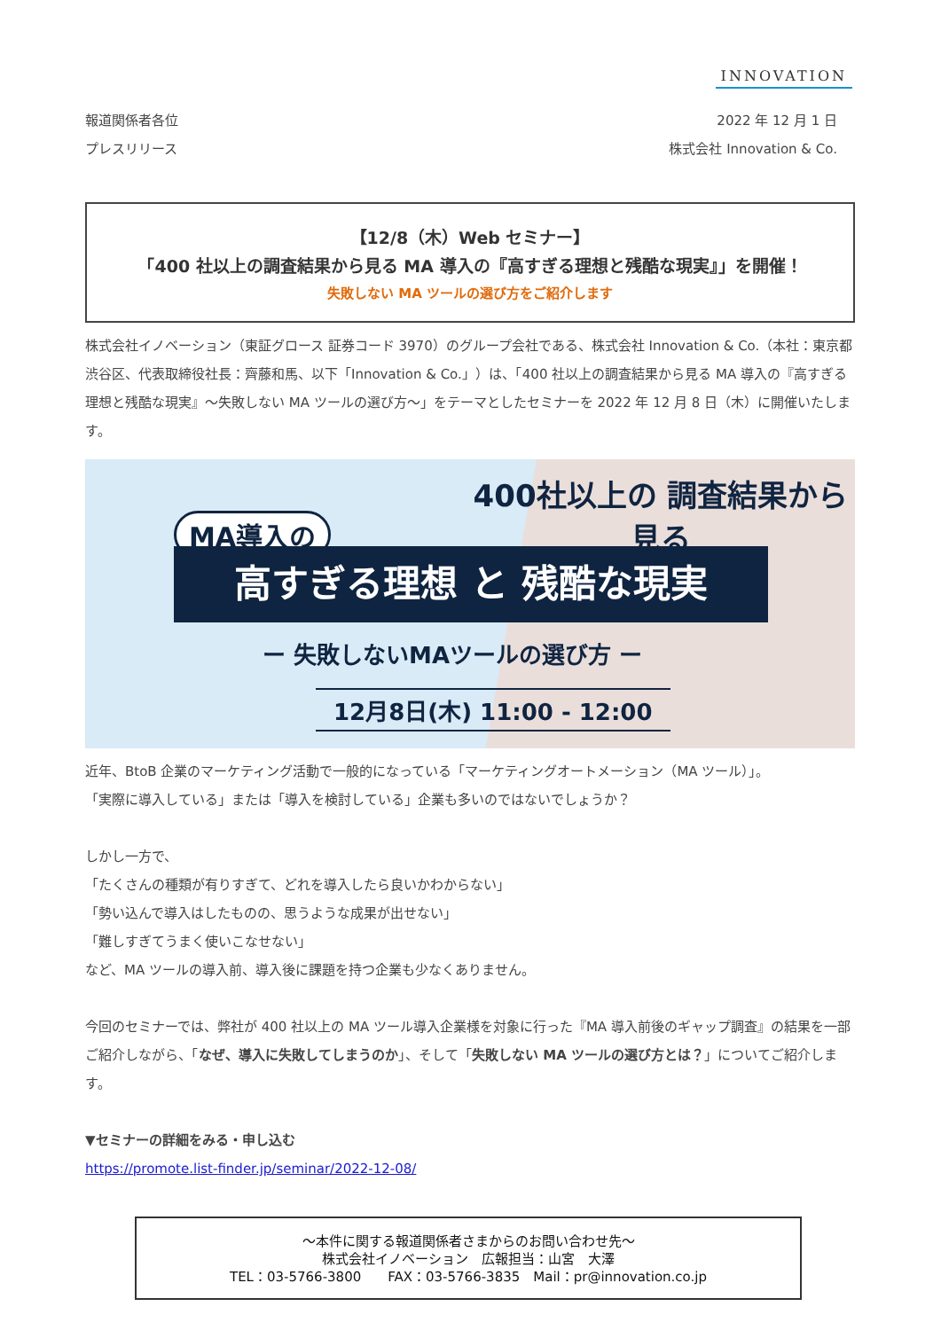INNOVATION
報道関係者各位
プレスリリース
2022 年 12 月 1 日
株式会社 Innovation & Co.
【12/8（木）Web セミナー】
「400 社以上の調査結果から見る MA 導入の『高すぎる理想と残酷な現実』」を開催！
失敗しない MA ツールの選び方をご紹介します
株式会社イノベーション（東証グロース 証券コード 3970）のグループ会社である、株式会社 Innovation & Co.（本社：東京都渋谷区、代表取締役社長：齊藤和馬、以下「Innovation & Co.」）は、「400 社以上の調査結果から見る MA 導入の『高すぎる理想と残酷な現実』～失敗しない MA ツールの選び方～」をテーマとしたセミナーを 2022 年 12 月 8 日（木）に開催いたします。
400社以上の 調査結果から見る
MA導入の
高すぎる理想 と 残酷な現実
ー 失敗しないMAツールの選び方 ー
12月8日(木) 11:00 - 12:00
近年、BtoB 企業のマーケティング活動で一般的になっている「マーケティングオートメーション（MA ツール）」。
「実際に導入している」または「導入を検討している」企業も多いのではないでしょうか？
しかし一方で、
「たくさんの種類が有りすぎて、どれを導入したら良いかわからない」
「勢い込んで導入はしたものの、思うような成果が出せない」
「難しすぎてうまく使いこなせない」
など、MA ツールの導入前、導入後に課題を持つ企業も少なくありません。
今回のセミナーでは、弊社が 400 社以上の MA ツール導入企業様を対象に行った『MA 導入前後のギャップ調査』の結果を一部ご紹介しながら、「なぜ、導入に失敗してしまうのか」、そして「失敗しない MA ツールの選び方とは？」についてご紹介します。
▼セミナーの詳細をみる・申し込む
https://promote.list-finder.jp/seminar/2022-12-08/
～本件に関する報道関係者さまからのお問い合わせ先～
株式会社イノベーション　広報担当：山宮　大澤
TEL：03-5766-3800　　FAX：03-5766-3835　Mail：pr@innovation.co.jp